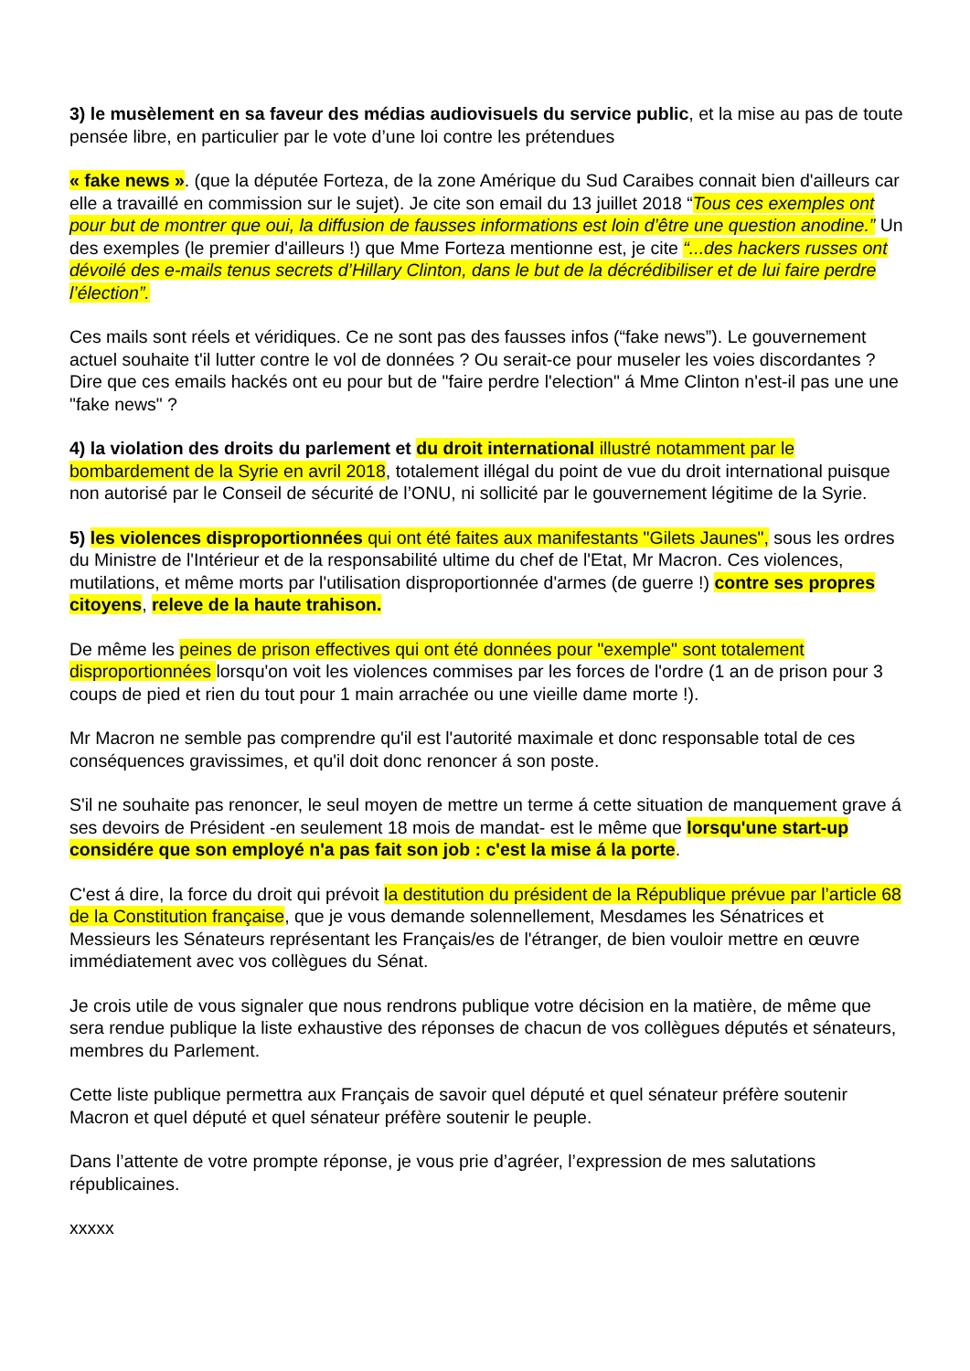3) le musèlement en sa faveur des médias audiovisuels du service public, et la mise au pas de toute pensée libre, en particulier par le vote d’une loi contre les prétendues
« fake news ». (que la députée Forteza, de la zone Amérique du Sud Caraibes connait bien d'ailleurs car elle a travaillé en commission sur le sujet). Je cite son email du 13 juillet 2018 “Tous ces exemples ont pour but de montrer que oui, la diffusion de fausses informations est loin d’être une question anodine.” Un des exemples (le premier d'ailleurs !) que Mme Forteza mentionne est, je cite “...des hackers russes ont dévoilé des e-mails tenus secrets d’Hillary Clinton, dans le but de la décrédibiliser et de lui faire perdre l’élection”.
Ces mails sont réels et véridiques. Ce ne sont pas des fausses infos (“fake news”). Le gouvernement actuel souhaite t'il lutter contre le vol de données ? Ou serait-ce pour museler les voies discordantes ? Dire que ces emails hackés ont eu pour but de "faire perdre l'election" á Mme Clinton n'est-il pas une une "fake news" ?
4) la violation des droits du parlement et du droit international illustré notamment par le bombardement de la Syrie en avril 2018, totalement illégal du point de vue du droit international puisque non autorisé par le Conseil de sécurité de l’ONU, ni sollicité par le gouvernement légitime de la Syrie.
5) les violences disproportionnées qui ont été faites aux manifestants "Gilets Jaunes", sous les ordres du Ministre de l'Intérieur et de la responsabilité ultime du chef de l'Etat, Mr Macron. Ces violences, mutilations, et même morts par l'utilisation disproportionnée d'armes (de guerre !) contre ses propres citoyens, releve de la haute trahison.
De même les peines de prison effectives qui ont été données pour "exemple" sont totalement disproportionnées lorsqu'on voit les violences commises par les forces de l'ordre (1 an de prison pour 3 coups de pied et rien du tout pour 1 main arrachée ou une vieille dame morte !).
Mr Macron ne semble pas comprendre qu'il est l'autorité maximale et donc responsable total de ces conséquences gravissimes, et qu'il doit donc renoncer á son poste.
S'il ne souhaite pas renoncer, le seul moyen de mettre un terme á cette situation de manquement grave á ses devoirs de Président -en seulement 18 mois de mandat- est le même que lorsqu'une start-up considére que son employé n'a pas fait son job : c'est la mise á la porte.
C'est á dire, la force du droit qui prévoit la destitution du président de la République prévue par l’article 68 de la Constitution française, que je vous demande solennellement, Mesdames les Sénatrices et Messieurs les Sénateurs représentant les Français/es de l'étranger, de bien vouloir mettre en œuvre immédiatement avec vos collègues du Sénat.
Je crois utile de vous signaler que nous rendrons publique votre décision en la matière, de même que sera rendue publique la liste exhaustive des réponses de chacun de vos collègues députés et sénateurs, membres du Parlement.
Cette liste publique permettra aux Français de savoir quel député et quel sénateur préfère soutenir Macron et quel député et quel sénateur préfère soutenir le peuple.
Dans l’attente de votre prompte réponse, je vous prie d’agréer, l’expression de mes salutations républicaines.
xxxxx